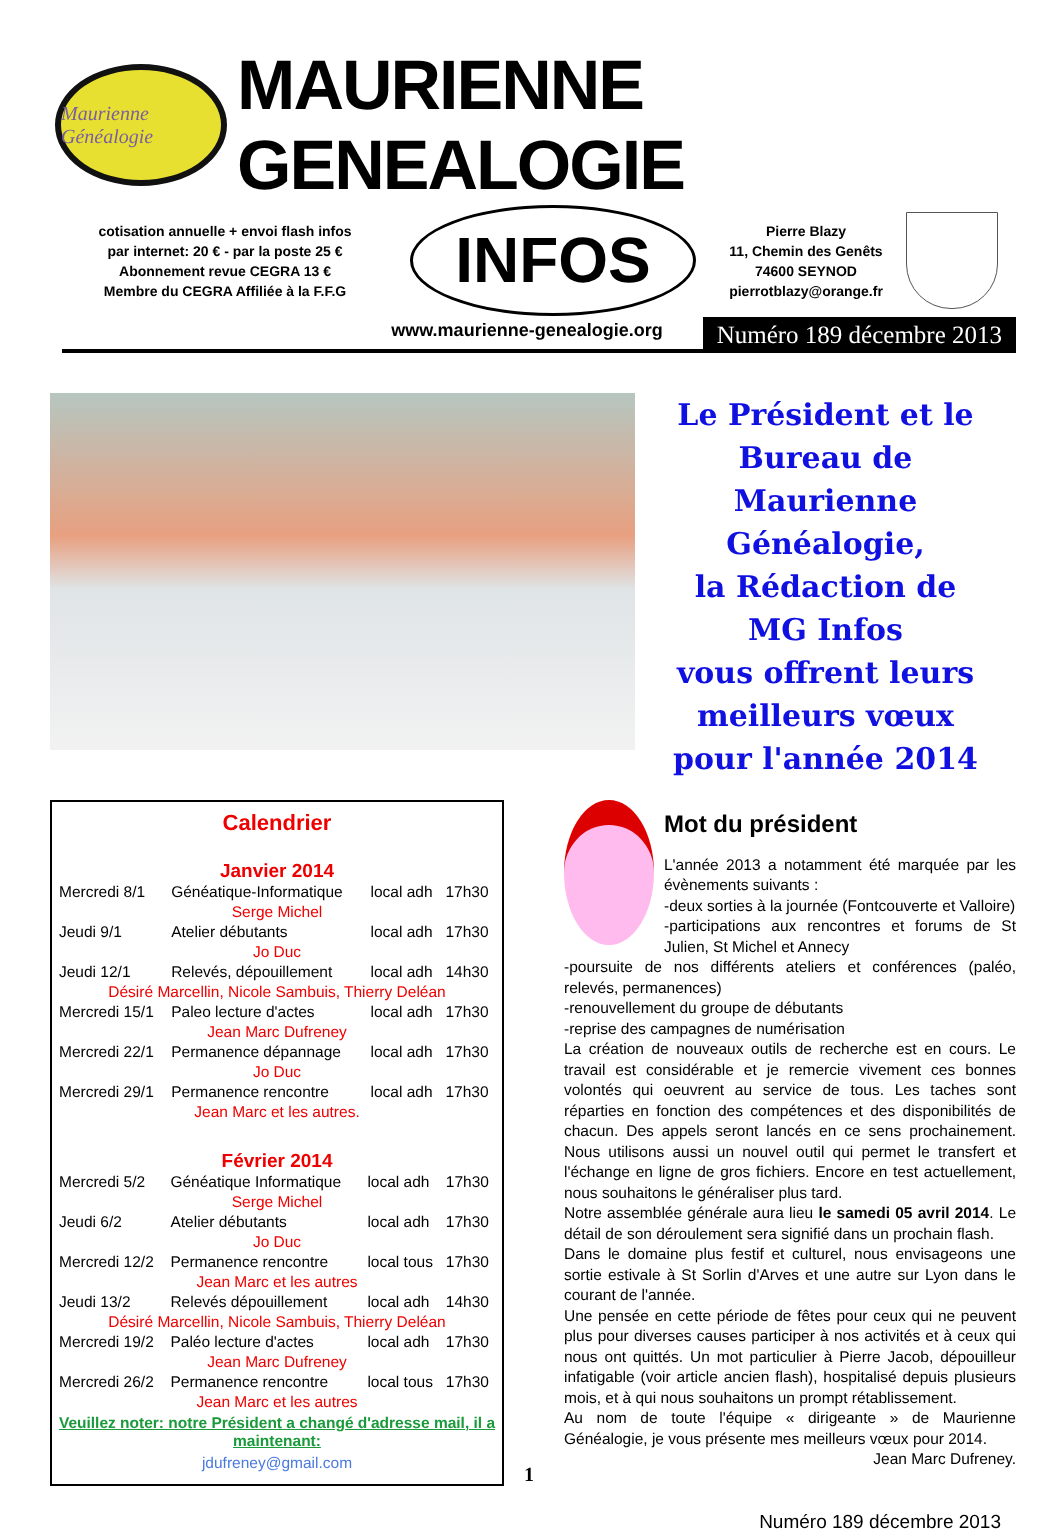Maurienne Généalogie
MAURIENNE GENEALOGIE
cotisation annuelle + envoi flash infos
par internet: 20 € - par la poste 25 €
Abonnement revue CEGRA 13 €
Membre du CEGRA Affiliée à la F.F.G
INFOS
Pierre Blazy
11, Chemin des Genêts
74600 SEYNOD
pierrotblazy@orange.fr
www.maurienne-genealogie.org
Numéro 189 décembre 2013
Le Président et le
Bureau de
Maurienne Généalogie,
la Rédaction de
MG Infos
vous offrent leurs
meilleurs vœux
pour l'année 2014
Calendrier
Janvier 2014
| Mercredi 8/1 | Généatique-Informatique | local adh | 17h30 |
| Serge Michel | | | |
| Jeudi 9/1 | Atelier débutants | local adh | 17h30 |
| Jo Duc | | | |
| Jeudi 12/1 | Relevés, dépouillement | local adh | 14h30 |
| Désiré Marcellin, Nicole Sambuis, Thierry Deléan | | | |
| Mercredi 15/1 | Paleo lecture d'actes | local adh | 17h30 |
| Jean Marc Dufreney | | | |
| Mercredi 22/1 | Permanence dépannage | local adh | 17h30 |
| Jo Duc | | | |
| Mercredi 29/1 | Permanence rencontre | local adh | 17h30 |
| Jean Marc et les autres. | | | |
Février 2014
| Mercredi 5/2 | Généatique Informatique | local adh | 17h30 |
| Serge Michel | | | |
| Jeudi 6/2 | Atelier débutants | local adh | 17h30 |
| Jo Duc | | | |
| Mercredi 12/2 | Permanence rencontre | local tous | 17h30 |
| Jean Marc et les autres | | | |
| Jeudi 13/2 | Relevés dépouillement | local adh | 14h30 |
| Désiré Marcellin, Nicole Sambuis, Thierry Deléan | | | |
| Mercredi 19/2 | Paléo lecture d'actes | local adh | 17h30 |
| Jean Marc Dufreney | | | |
| Mercredi 26/2 | Permanence rencontre | local tous | 17h30 |
| Jean Marc et les autres | | | |
Veuillez noter: notre Président a changé d'adresse mail, il a maintenant:
jdufreney@gmail.com
1
Mot du président
L'année 2013 a notamment été marquée par les évènements suivants :
-deux sorties à la journée (Fontcouverte et Valloire)
-participations aux rencontres et forums de St Julien, St Michel et Annecy
-poursuite de nos différents ateliers et conférences (paléo, relevés, permanences)
-renouvellement du groupe de débutants
-reprise des campagnes de numérisation
La création de nouveaux outils de recherche est en cours. Le travail est considérable et je remercie vivement ces bonnes volontés qui oeuvrent au service de tous. Les taches sont réparties en fonction des compétences et des disponibilités de chacun. Des appels seront lancés en ce sens prochainement. Nous utilisons aussi un nouvel outil qui permet le transfert et l'échange en ligne de gros fichiers. Encore en test actuellement, nous souhaitons le généraliser plus tard.
Notre assemblée générale aura lieu le samedi 05 avril 2014. Le détail de son déroulement sera signifié dans un prochain flash.
Dans le domaine plus festif et culturel, nous envisageons une sortie estivale à St Sorlin d'Arves et une autre sur Lyon dans le courant de l'année.
Une pensée en cette période de fêtes pour ceux qui ne peuvent plus pour diverses causes participer à nos activités et à ceux qui nous ont quittés. Un mot particulier à Pierre Jacob, dépouilleur infatigable (voir article ancien flash), hospitalisé depuis plusieurs mois, et à qui nous souhaitons un prompt rétablissement.
Au nom de toute l'équipe « dirigeante » de Maurienne Généalogie, je vous présente mes meilleurs vœux pour 2014.
Jean Marc Dufreney.
Numéro 189 décembre 2013